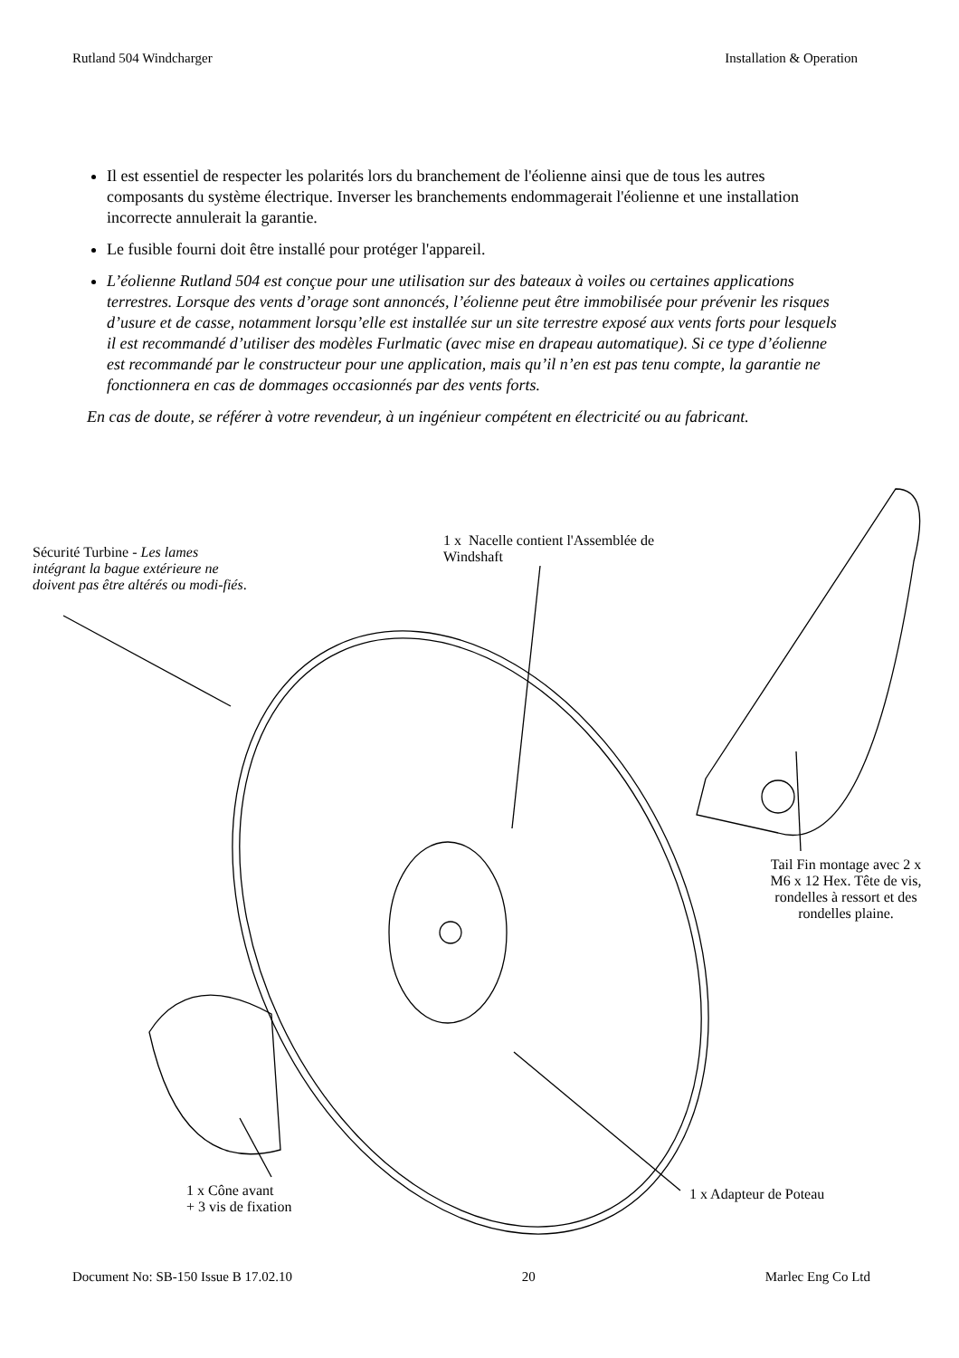Rutland 504 Windcharger Installation & Operation
Il est essentiel de respecter les polarités lors du branchement de l'éolienne ainsi que de tous les autres composants du système électrique. Inverser les branchements endommagerait l'éolienne et une installation incorrecte annulerait la garantie.
Le fusible fourni doit être installé pour protéger l'appareil.
L’éolienne Rutland 504 est conçue pour une utilisation sur des bateaux à voiles ou certaines applications terrestres. Lorsque des vents d’orage sont annoncés, l’éolienne peut être immobilisée pour prévenir les risques d’usure et de casse, notamment lorsqu’elle est installée sur un site terrestre exposé aux vents forts pour lesquels il est recommandé d’utiliser des modèles Furlmatic (avec mise en drapeau automatique). Si ce type d’éolienne est recommandé par le constructeur pour une application, mais qu’il n’en est pas tenu compte, la garantie ne fonctionnera en cas de dommages occasionnés par des vents forts.
En cas de doute, se référer à votre revendeur, à un ingénieur compétent en électricité ou au fabricant.
Sécurité Turbine - Les lames intégrant la bague extérieure ne doivent pas être altérés ou modi-fiés.
1 x Nacelle contient l'Assemblée de Windshaft
Tail Fin montage avec 2 x M6 x 12 Hex. Tête de vis, rondelles à ressort et des rondelles plaine.
1 x Cône avant
+ 3 vis de fixation
1 x Adapteur de Poteau
Document No: SB-150 Issue B 17.02.10 20 Marlec Eng Co Ltd